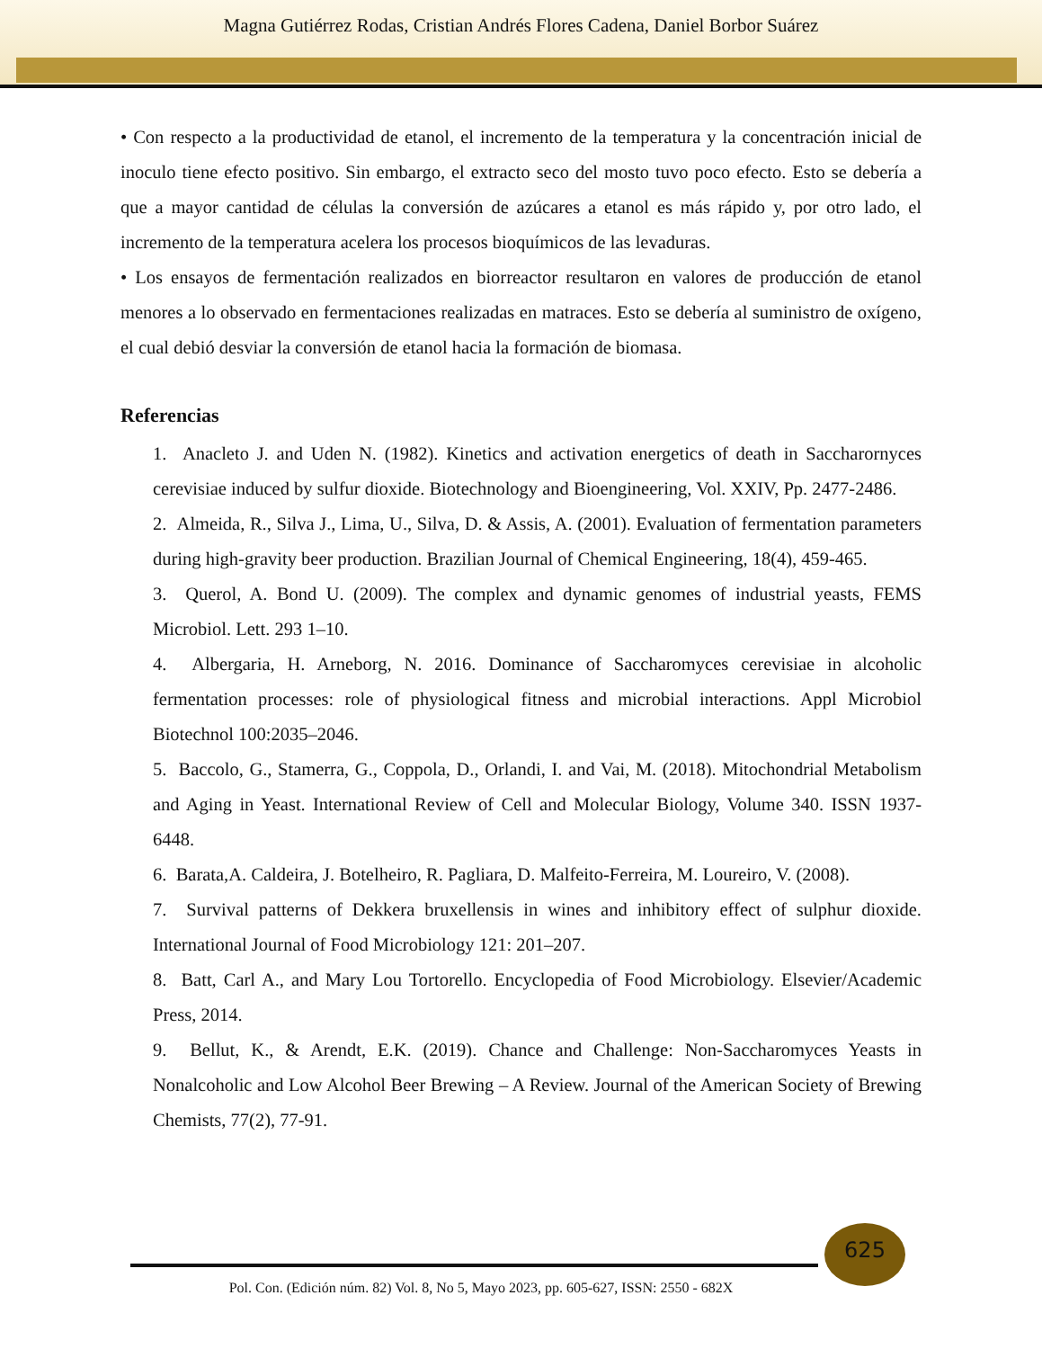Magna Gutiérrez Rodas, Cristian Andrés Flores Cadena, Daniel Borbor Suárez
• Con respecto a la productividad de etanol, el incremento de la temperatura y la concentración inicial de inoculo tiene efecto positivo. Sin embargo, el extracto seco del mosto tuvo poco efecto. Esto se debería a que a mayor cantidad de células la conversión de azúcares a etanol es más rápido y, por otro lado, el incremento de la temperatura acelera los procesos bioquímicos de las levaduras.
• Los ensayos de fermentación realizados en biorreactor resultaron en valores de producción de etanol menores a lo observado en fermentaciones realizadas en matraces. Esto se debería al suministro de oxígeno, el cual debió desviar la conversión de etanol hacia la formación de biomasa.
Referencias
1. Anacleto J. and Uden N. (1982). Kinetics and activation energetics of death in Saccharornyces cerevisiae induced by sulfur dioxide. Biotechnology and Bioengineering, Vol. XXIV, Pp. 2477-2486.
2. Almeida, R., Silva J., Lima, U., Silva, D. & Assis, A. (2001). Evaluation of fermentation parameters during high-gravity beer production. Brazilian Journal of Chemical Engineering, 18(4), 459-465.
3. Querol, A. Bond U. (2009). The complex and dynamic genomes of industrial yeasts, FEMS Microbiol. Lett. 293 1–10.
4. Albergaria, H. Arneborg, N. 2016. Dominance of Saccharomyces cerevisiae in alcoholic fermentation processes: role of physiological fitness and microbial interactions. Appl Microbiol Biotechnol 100:2035–2046.
5. Baccolo, G., Stamerra, G., Coppola, D., Orlandi, I. and Vai, M. (2018). Mitochondrial Metabolism and Aging in Yeast. International Review of Cell and Molecular Biology, Volume 340. ISSN 1937-6448.
6. Barata,A. Caldeira, J. Botelheiro, R. Pagliara, D. Malfeito-Ferreira, M. Loureiro, V. (2008).
7. Survival patterns of Dekkera bruxellensis in wines and inhibitory effect of sulphur dioxide. International Journal of Food Microbiology 121: 201–207.
8. Batt, Carl A., and Mary Lou Tortorello. Encyclopedia of Food Microbiology. Elsevier/Academic Press, 2014.
9. Bellut, K., & Arendt, E.K. (2019). Chance and Challenge: Non-Saccharomyces Yeasts in Nonalcoholic and Low Alcohol Beer Brewing – A Review. Journal of the American Society of Brewing Chemists, 77(2), 77-91.
625
Pol. Con. (Edición núm. 82) Vol. 8, No 5, Mayo 2023, pp. 605-627, ISSN: 2550 - 682X